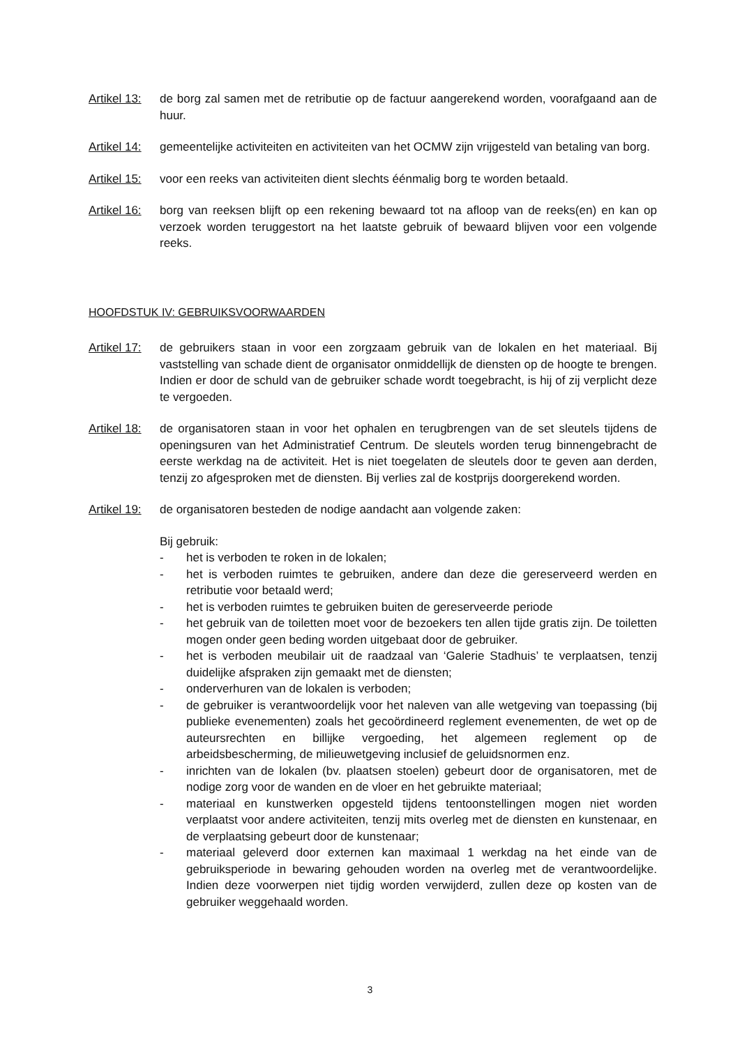Artikel 13:
de borg zal samen met de retributie op de factuur aangerekend worden, voorafgaand aan de huur.
Artikel 14:
gemeentelijke activiteiten en activiteiten van het OCMW zijn vrijgesteld van betaling van borg.
Artikel 15:
voor een reeks van activiteiten dient slechts éénmalig borg te worden betaald.
Artikel 16:
borg van reeksen blijft op een rekening bewaard tot na afloop van de reeks(en) en kan op verzoek worden teruggestort na het laatste gebruik of bewaard blijven voor een volgende reeks.
HOOFDSTUK IV: GEBRUIKSVOORWAARDEN
Artikel 17:
de gebruikers staan in voor een zorgzaam gebruik van de lokalen en het materiaal. Bij vaststelling van schade dient de organisator onmiddellijk de diensten op de hoogte te brengen. Indien er door de schuld van de gebruiker schade wordt toegebracht, is hij of zij verplicht deze te vergoeden.
Artikel 18:
de organisatoren staan in voor het ophalen en terugbrengen van de set sleutels tijdens de openingsuren van het Administratief Centrum. De sleutels worden terug binnengebracht de eerste werkdag na de activiteit. Het is niet toegelaten de sleutels door te geven aan derden, tenzij zo afgesproken met de diensten. Bij verlies zal de kostprijs doorgerekend worden.
Artikel 19:
de organisatoren besteden de nodige aandacht aan volgende zaken:
Bij gebruik:
- het is verboden te roken in de lokalen;
- het is verboden ruimtes te gebruiken, andere dan deze die gereserveerd werden en retributie voor betaald werd;
- het is verboden ruimtes te gebruiken buiten de gereserveerde periode
- het gebruik van de toiletten moet voor de bezoekers ten allen tijde gratis zijn. De toiletten mogen onder geen beding worden uitgebaat door de gebruiker.
- het is verboden meubilair uit de raadzaal van ‘Galerie Stadhuis’ te verplaatsen, tenzij duidelijke afspraken zijn gemaakt met de diensten;
- onderverhuren van de lokalen is verboden;
- de gebruiker is verantwoordelijk voor het naleven van alle wetgeving van toepassing (bij publieke evenementen) zoals het gecoördineerd reglement evenementen, de wet op de auteursrechten en billijke vergoeding, het algemeen reglement op de arbeidsbescherming, de milieuwetgeving inclusief de geluidsnormen enz.
- inrichten van de lokalen (bv. plaatsen stoelen) gebeurt door de organisatoren, met de nodige zorg voor de wanden en de vloer en het gebruikte materiaal;
- materiaal en kunstwerken opgesteld tijdens tentoonstellingen mogen niet worden verplaatst voor andere activiteiten, tenzij mits overleg met de diensten en kunstenaar, en de verplaatsing gebeurt door de kunstenaar;
- materiaal geleverd door externen kan maximaal 1 werkdag na het einde van de gebruiksperiode in bewaring gehouden worden na overleg met de verantwoordelijke. Indien deze voorwerpen niet tijdig worden verwijderd, zullen deze op kosten van de gebruiker weggehaald worden.
3